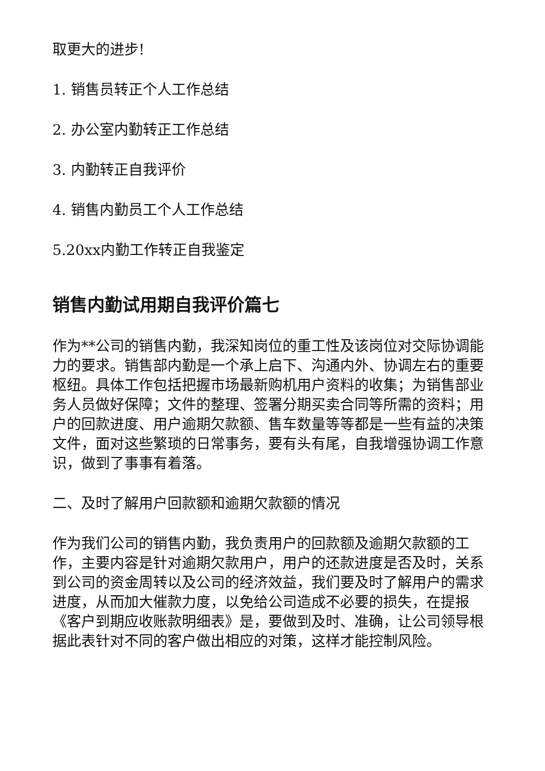取更大的进步!
1. 销售员转正个人工作总结
2. 办公室内勤转正工作总结
3. 内勤转正自我评价
4. 销售内勤员工个人工作总结
5.20xx内勤工作转正自我鉴定
销售内勤试用期自我评价篇七
作为**公司的销售内勤，我深知岗位的重工性及该岗位对交际协调能力的要求。销售部内勤是一个承上启下、沟通内外、协调左右的重要枢纽。具体工作包括把握市场最新购机用户资料的收集；为销售部业务人员做好保障；文件的整理、签署分期买卖合同等所需的资料；用户的回款进度、用户逾期欠款额、售车数量等等都是一些有益的决策文件，面对这些繁琐的日常事务，要有头有尾，自我增强协调工作意识，做到了事事有着落。
二、及时了解用户回款额和逾期欠款额的情况
作为我们公司的销售内勤，我负责用户的回款额及逾期欠款额的工作，主要内容是针对逾期欠款用户，用户的还款进度是否及时，关系到公司的资金周转以及公司的经济效益，我们要及时了解用户的需求进度，从而加大催款力度，以免给公司造成不必要的损失，在提报《客户到期应收账款明细表》是，要做到及时、准确，让公司领导根据此表针对不同的客户做出相应的对策，这样才能控制风险。